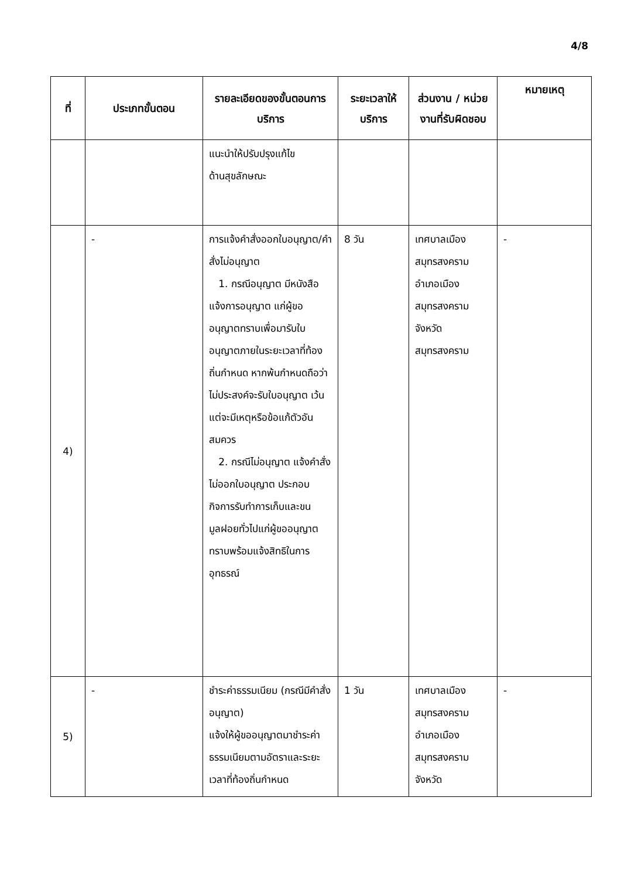4/8
| ที่ | ประเภทขั้นตอน | รายละเอียดของขั้นตอนการบริการ | ระยะเวลาให้บริการ | ส่วนงาน / หน่วยงานที่รับผิดชอบ | หมายเหตุ |
| --- | --- | --- | --- | --- | --- |
| | | แนะนำให้ปรับปรุงแก้ไข ด้านสุขลักษณะ | | | |
| 4) | - | การแจ้งคำสั่งออกใบอนุญาต/คำสั่งไม่อนุญาต 1. กรณีอนุญาต มีหนังสือแจ้งการอนุญาต แก่ผู้ขออนุญาตทราบเพื่อมารับใบอนุญาตภายในระยะเวลาที่ท้องถิ่นกำหนด หากพ้นกำหนดถือว่าไม่ประสงค์จะรับใบอนุญาต เว้นแต่จะมีเหตุหรือข้อแก้ตัวอันสมควร 2. กรณีไม่อนุญาต แจ้งคำสั่งไม่ออกใบอนุญาต ประกอบกิจการรับทำการเก็บและขนมูลฝอยทั่วไปแก่ผู้ขออนุญาตทราบพร้อมแจ้งสิทธิในการอุทธรณ์ | 8 วัน | เทศบาลเมืองสมุทรสงคราม อำเภอเมืองสมุทรสงคราม จังหวัดสมุทรสงคราม | - |
| 5) | - | ชำระค่าธรรมเนียม (กรณีมีคำสั่งอนุญาต) แจ้งให้ผู้ขออนุญาตมาชำระค่าธรรมเนียมตามอัตราและระยะเวลาที่ท้องถิ่นกำหนด | 1 วัน | เทศบาลเมืองสมุทรสงคราม อำเภอเมืองสมุทรสงคราม จังหวัด | - |